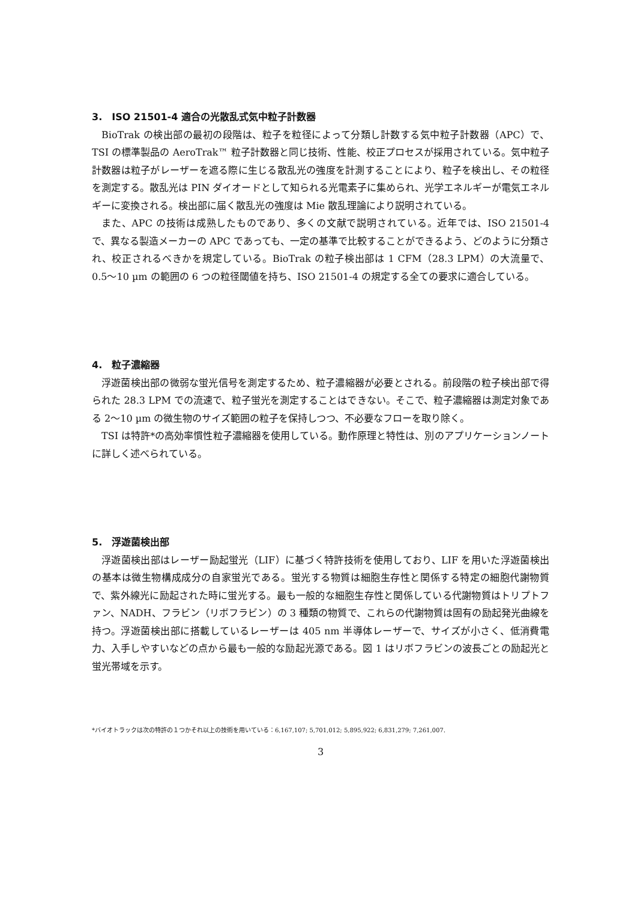3.　ISO 21501-4 適合の光散乱式気中粒子計数器
BioTrak の検出部の最初の段階は、粒子を粒径によって分類し計数する気中粒子計数器（APC）で、TSI の標準製品の AeroTrak™ 粒子計数器と同じ技術、性能、校正プロセスが採用されている。気中粒子計数器は粒子がレーザーを遮る際に生じる散乱光の強度を計測することにより、粒子を検出し、その粒径を測定する。散乱光は PIN ダイオードとして知られる光電素子に集められ、光学エネルギーが電気エネルギーに変換される。検出部に届く散乱光の強度は Mie 散乱理論により説明されている。
また、APC の技術は成熟したものであり、多くの文献で説明されている。近年では、ISO 21501-4 で、異なる製造メーカーの APC であっても、一定の基準で比較することができるよう、どのように分類され、校正されるべきかを規定している。BioTrak の粒子検出部は 1 CFM（28.3 LPM）の大流量で、0.5〜10 µm の範囲の 6 つの粒径閾値を持ち、ISO 21501-4 の規定する全ての要求に適合している。
4.　粒子濃縮器
浮遊菌検出部の微弱な蛍光信号を測定するため、粒子濃縮器が必要とされる。前段階の粒子検出部で得られた 28.3 LPM での流速で、粒子蛍光を測定することはできない。そこで、粒子濃縮器は測定対象である 2〜10 µm の微生物のサイズ範囲の粒子を保持しつつ、不必要なフローを取り除く。
TSI は特許*の高効率慣性粒子濃縮器を使用している。動作原理と特性は、別のアプリケーションノートに詳しく述べられている。
5.　浮遊菌検出部
浮遊菌検出部はレーザー励起蛍光（LIF）に基づく特許技術を使用しており、LIF を用いた浮遊菌検出の基本は微生物構成成分の自家蛍光である。蛍光する物質は細胞生存性と関係する特定の細胞代謝物質で、紫外線光に励起された時に蛍光する。最も一般的な細胞生存性と関係している代謝物質はトリプトファン、NADH、フラビン（リボフラビン）の 3 種類の物質で、これらの代謝物質は固有の励起発光曲線を持つ。浮遊菌検出部に搭載しているレーザーは 405 nm 半導体レーザーで、サイズが小さく、低消費電力、入手しやすいなどの点から最も一般的な励起光源である。図 1 はリボフラビンの波長ごとの励起光と蛍光帯域を示す。
*バイオトラックは次の特許の１つかそれ以上の技術を用いている：6,167,107; 5,701,012; 5,895,922; 6,831,279; 7,261,007.
3